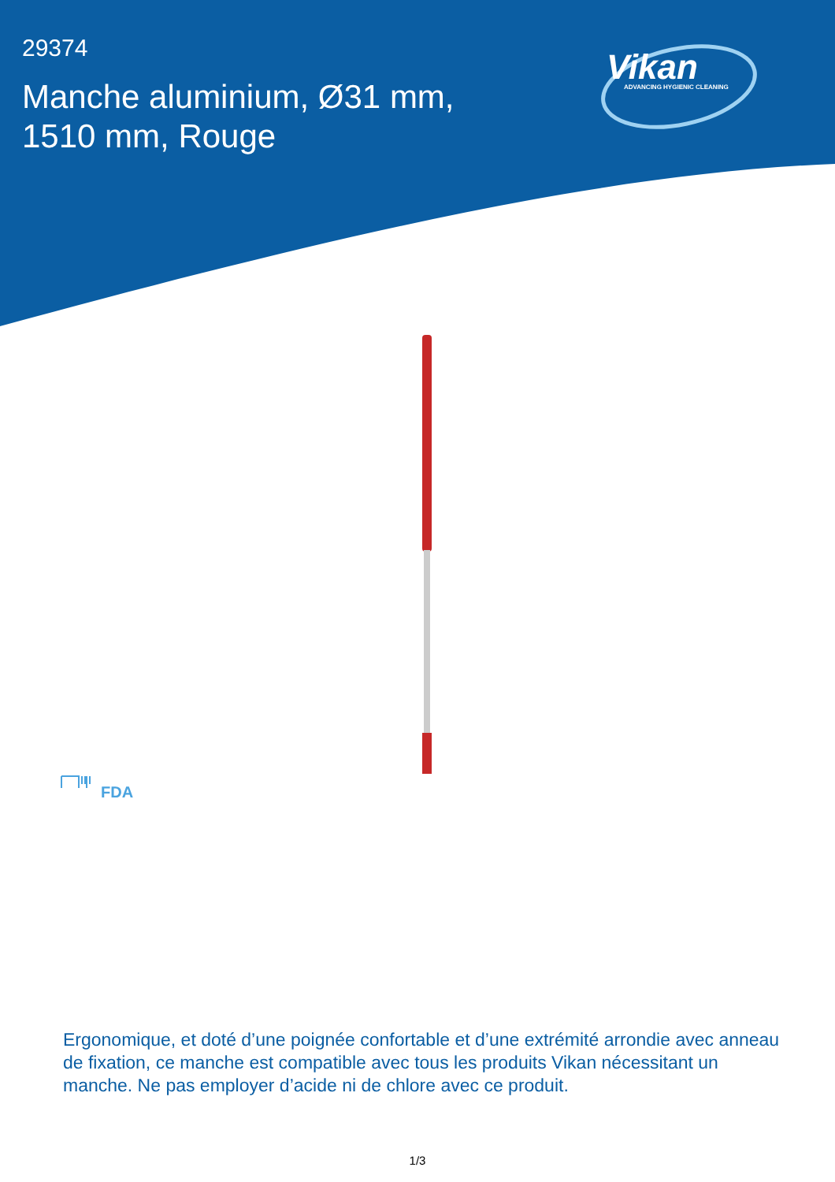29374
Manche aluminium, Ø31 mm, 1510 mm, Rouge
Vikan
ADVANCING HYGIENIC CLEANING
FDA
Ergonomique, et doté d’une poignée confortable et d’une extrémité arrondie avec anneau de fixation, ce manche est compatible avec tous les produits Vikan nécessitant un manche. Ne pas employer d’acide ni de chlore avec ce produit.
1/3